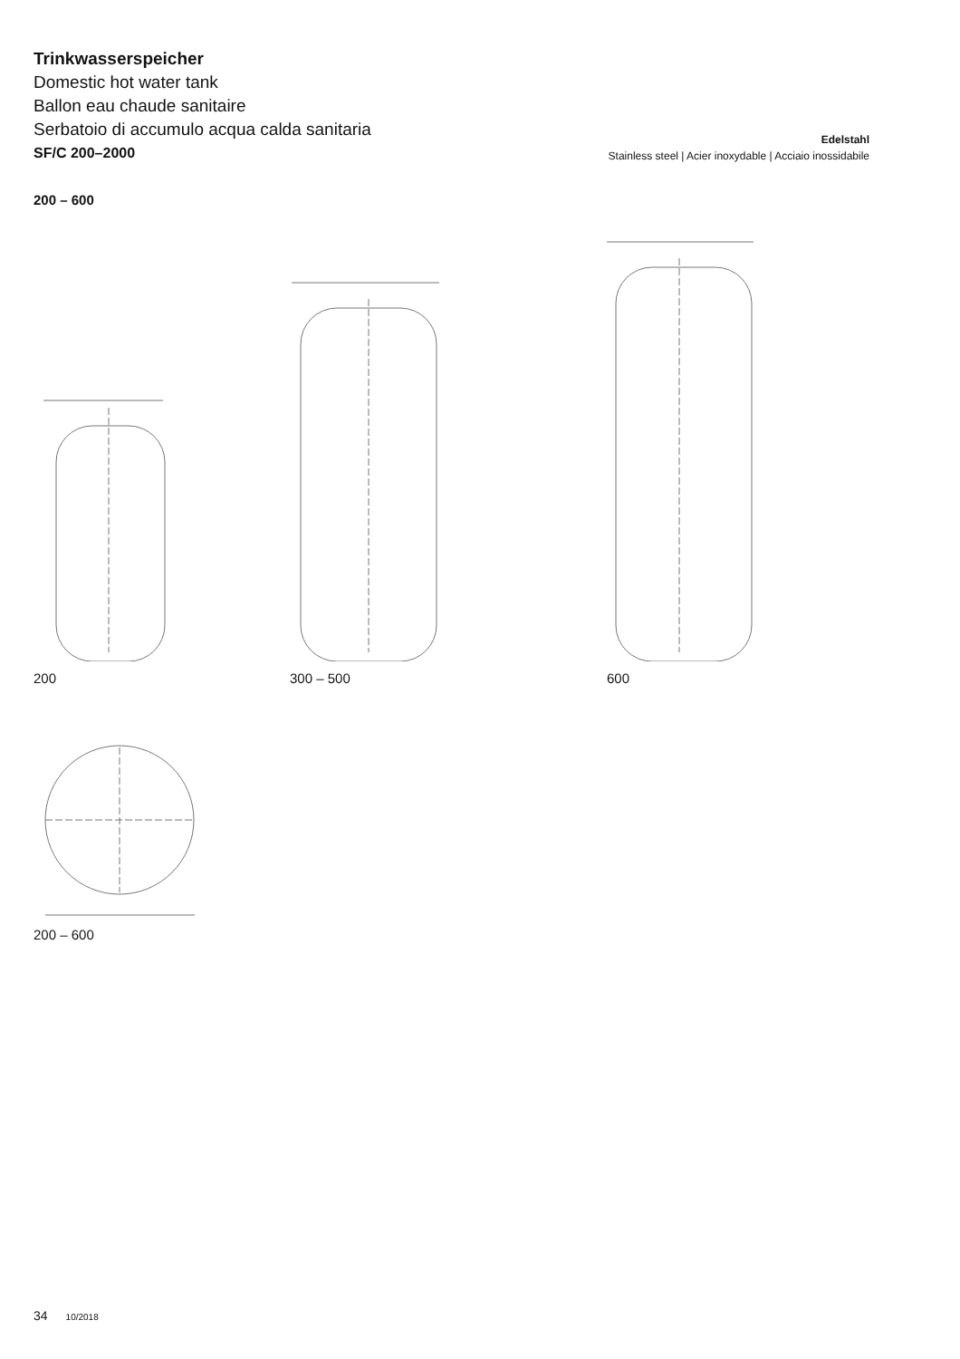Trinkwasserspeicher
Domestic hot water tank
Ballon eau chaude sanitaire
Serbatoio di accumulo acqua calda sanitaria
SF/C 200–2000
Edelstahl
Stainless steel | Acier inoxydable | Acciaio inossidabile
200 – 600
200 300 – 500 600
200 – 600
34 10/2018